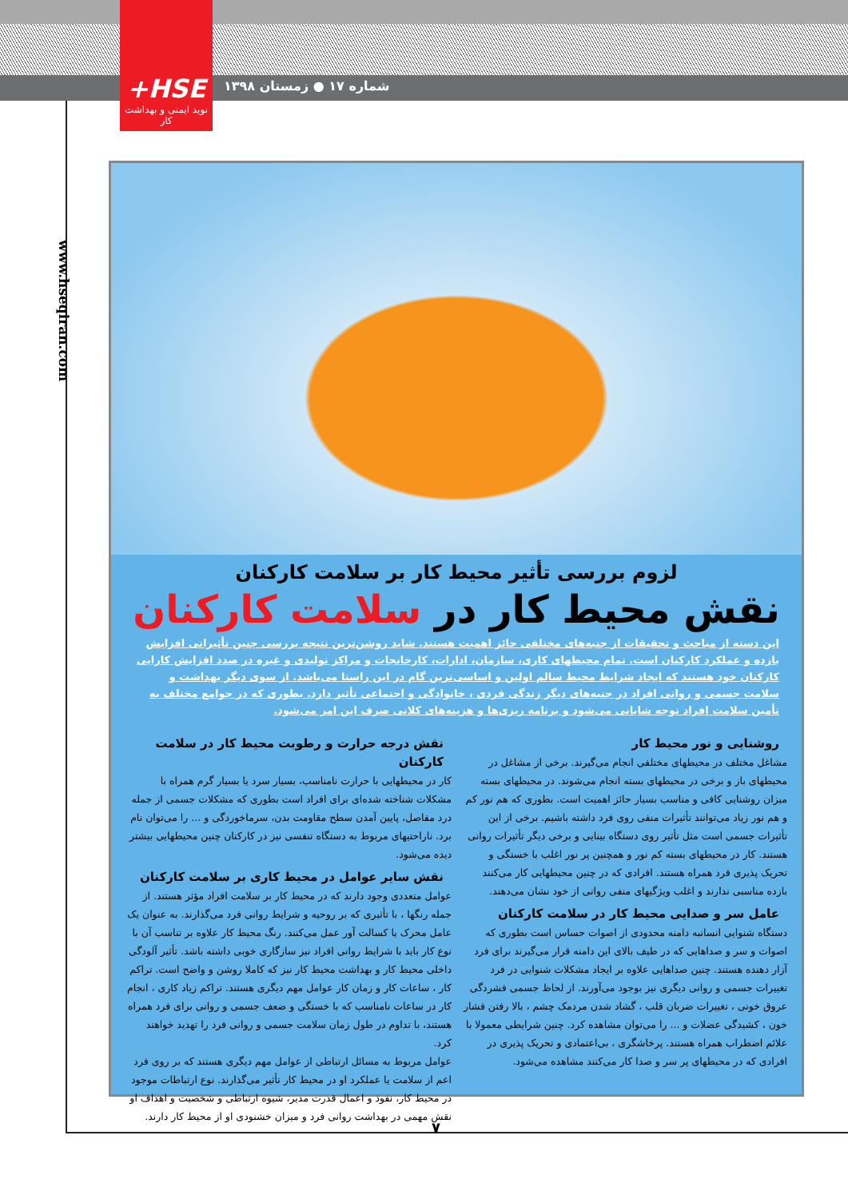+HSE
نوید ایمنی و بهداشت کار
شماره ۱۷ ● زمستان ۱۳۹۸
www.hseqiran.com
لزوم بررسی تأثیر محیط کار بر سلامت کارکنان
نقش محیط کار در سلامت کارکنان
این دسته از مباحث و تحقیقات از جنبه‌های مختلفی حائز اهمیت هستند. شاید روشن‌ترین نتیجه بررسی چنین تأثیراتی افزایش بازده و عملکرد کارکنان است. تمام محیطهای کاری، سازمان، ادارات، کارخانجات و مراکز تولیدی و غیره در صدد افزایش کارایی کارکنان خود هستند که ایجاد شرایط محیط سالم اولین و اساسی‌ترین گام در این راستا می‌باشد. از سوی دیگر بهداشت و سلامت جسمی و روانی افراد در جنبه‌های دیگر زندگی فردی ، خانوادگی و اجتماعی تأثیر دارد. بطوری که در جوامع مختلف به تأمین سلامت افراد توجه شایانی می‌شود و برنامه ریزی‌ها و هزینه‌های کلانی صرف این امر می‌شود.
روشنایی و نور محیط کار
مشاغل مختلف در محیطهای مختلفی انجام می‌گیرند. برخی از مشاغل در محیطهای باز و برخی در محیطهای بسته انجام می‌شوند. در محیطهای بسته میزان روشنایی کافی و مناسب بسیار حائز اهمیت است. بطوری که هم نور کم و هم نور زیاد می‌توانند تأثیرات منفی روی فرد داشته باشیم. برخی از این تأثیرات جسمی است مثل تأثیر روی دستگاه بینایی و برخی دیگر تأثیرات روانی هستند. کار در محیطهای بسته کم نور و همچنین پر نور اغلب با خستگی و تحریک پذیری فرد همراه هستند. افرادی که در چنین محیطهایی کار می‌کنند بازده مناسبی ندارند و اغلب ویژگیهای منفی روانی از خود نشان می‌دهند.
عامل سر و صدایی محیط کار در سلامت کارکنان
دستگاه شنوایی انسانبه دامنه محدودی از اصوات حساس است بطوری که اصوات و سر و صداهایی که در طیف بالای این دامنه قرار می‌گیرند برای فرد آزار دهنده هستند. چنین صداهایی علاوه بر ایجاد مشکلات شنوایی در فرد تغییرات جسمی و روانی دیگری نیز بوجود می‌آورند. از لحاظ جسمی فشردگی عروق خونی ، تغییرات ضربان قلب ، گشاد شدن مردمک چشم ، بالا رفتن فشار خون ، کشیدگی عضلات و ... را می‌توان مشاهده کرد. چنین شرایطی معمولا با علائم اضطراب همراه هستند. پرخاشگری ، بی‌اعتمادی و تحریک پذیری در افرادی که در محیطهای پر سر و صدا کار می‌کنند مشاهده می‌شود.
نقش درجه حرارت و رطوبت محیط کار در سلامت کارکنان
کار در محیطهایی با حرارت نامناسب، بسیار سرد یا بسیار گرم همراه با مشکلات شناخته شده‌ای برای افراد است بطوری که مشکلات جسمی از جمله درد مفاصل، پایین آمدن سطح مقاومت بدن، سرماخوردگی و ... را می‌توان نام برد. ناراحتیهای مربوط به دستگاه تنفسی نیز در کارکنان چنین محیطهایی بیشتر دیده می‌شود.
نقش سایر عوامل در محیط کاری بر سلامت کارکنان
عوامل متعددی وجود دارند که در محیط کار بر سلامت افراد مؤثر هستند. از جمله رنگها ، با تأثیری که بر روحیه و شرایط روانی فرد می‌گذارند. به عنوان یک عامل محرک یا کسالت آور عمل می‌کنند. رنگ محیط کار علاوه بر تناسب آن با نوع کار باید با شرایط روانی افراد نیز سازگاری خوبی داشته باشد. تأثیر آلودگی داخلی محیط کار و بهداشت محیط کار نیز که کاملا روشن و واضح است. تراکم کار ، ساعات کار و زمان کار عوامل مهم دیگری هستند. تراکم زیاد کاری ، انجام کار در ساعات نامناسب که با خستگی و ضعف جسمی و روانی برای فرد همراه هستند، با تداوم در طول زمان سلامت جسمی و روانی فرد را تهدید خواهند کرد.
عوامل مربوط به مسائل ارتباطی از عوامل مهم دیگری هستند که بر روی فرد اعم از سلامت یا عملکرد او در محیط کار تأثیر می‌گذارند. نوع ارتباطات موجود در محیط کار، نفوذ و اعمال قدرت مدیر، شیوه ارتباطی و شخصیت و اهداف او نقش مهمی در بهداشت روانی فرد و میزان خشنودی او از محیط کار دارند.
۷